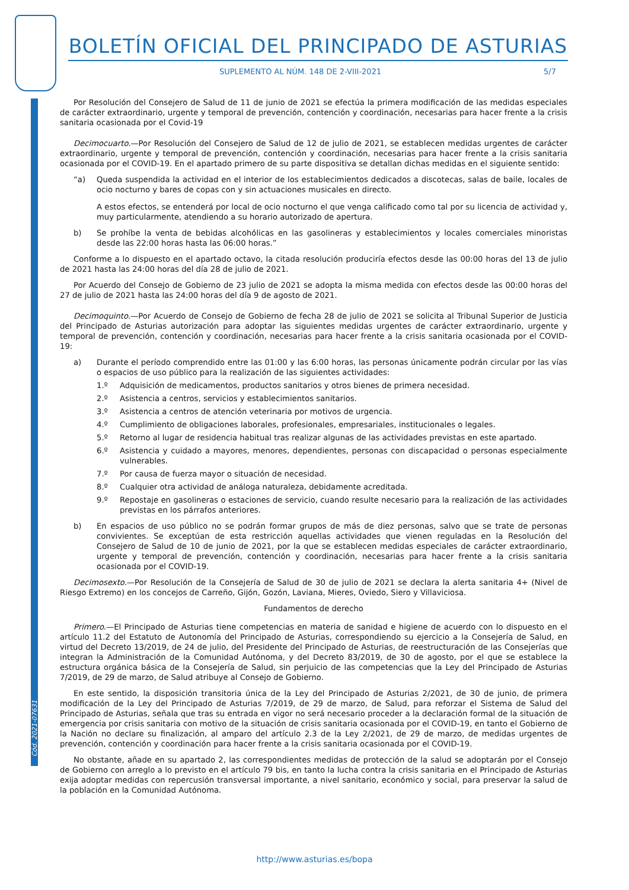Cód. 2021-07631
BOLETÍN OFICIAL DEL PRINCIPADO DE ASTURIAS
SUPLEMENTO AL NÚM. 148 DE 2-VIII-2021 5/7
Por Resolución del Consejero de Salud de 11 de junio de 2021 se efectúa la primera modificación de las medidas especiales de carácter extraordinario, urgente y temporal de prevención, contención y coordinación, necesarias para hacer frente a la crisis sanitaria ocasionada por el Covid-19
Decimocuarto.—Por Resolución del Consejero de Salud de 12 de julio de 2021, se establecen medidas urgentes de carácter extraordinario, urgente y temporal de prevención, contención y coordinación, necesarias para hacer frente a la crisis sanitaria ocasionada por el COVID-19. En el apartado primero de su parte dispositiva se detallan dichas medidas en el siguiente sentido:
“a) Queda suspendida la actividad en el interior de los establecimientos dedicados a discotecas, salas de baile, locales de ocio nocturno y bares de copas con y sin actuaciones musicales en directo.
A estos efectos, se entenderá por local de ocio nocturno el que venga calificado como tal por su licencia de actividad y, muy particularmente, atendiendo a su horario autorizado de apertura.
b) Se prohíbe la venta de bebidas alcohólicas en las gasolineras y establecimientos y locales comerciales minoristas desde las 22:00 horas hasta las 06:00 horas.”
Conforme a lo dispuesto en el apartado octavo, la citada resolución produciría efectos desde las 00:00 horas del 13 de julio de 2021 hasta las 24:00 horas del día 28 de julio de 2021.
Por Acuerdo del Consejo de Gobierno de 23 julio de 2021 se adopta la misma medida con efectos desde las 00:00 horas del 27 de julio de 2021 hasta las 24:00 horas del día 9 de agosto de 2021.
Decimoquinto.—Por Acuerdo de Consejo de Gobierno de fecha 28 de julio de 2021 se solicita al Tribunal Superior de Justicia del Principado de Asturias autorización para adoptar las siguientes medidas urgentes de carácter extraordinario, urgente y temporal de prevención, contención y coordinación, necesarias para hacer frente a la crisis sanitaria ocasionada por el COVID-19:
a) Durante el período comprendido entre las 01:00 y las 6:00 horas, las personas únicamente podrán circular por las vías o espacios de uso público para la realización de las siguientes actividades:
1.º Adquisición de medicamentos, productos sanitarios y otros bienes de primera necesidad.
2.º Asistencia a centros, servicios y establecimientos sanitarios.
3.º Asistencia a centros de atención veterinaria por motivos de urgencia.
4.º Cumplimiento de obligaciones laborales, profesionales, empresariales, institucionales o legales.
5.º Retorno al lugar de residencia habitual tras realizar algunas de las actividades previstas en este apartado.
6.º Asistencia y cuidado a mayores, menores, dependientes, personas con discapacidad o personas especialmente vulnerables.
7.º Por causa de fuerza mayor o situación de necesidad.
8.º Cualquier otra actividad de análoga naturaleza, debidamente acreditada.
9.º Repostaje en gasolineras o estaciones de servicio, cuando resulte necesario para la realización de las actividades previstas en los párrafos anteriores.
b) En espacios de uso público no se podrán formar grupos de más de diez personas, salvo que se trate de personas convivientes. Se exceptúan de esta restricción aquellas actividades que vienen reguladas en la Resolución del Consejero de Salud de 10 de junio de 2021, por la que se establecen medidas especiales de carácter extraordinario, urgente y temporal de prevención, contención y coordinación, necesarias para hacer frente a la crisis sanitaria ocasionada por el COVID-19.
Decimosexto.—Por Resolución de la Consejería de Salud de 30 de julio de 2021 se declara la alerta sanitaria 4+ (Nivel de Riesgo Extremo) en los concejos de Carreño, Gijón, Gozón, Laviana, Mieres, Oviedo, Siero y Villaviciosa.
Fundamentos de derecho
Primero.—El Principado de Asturias tiene competencias en materia de sanidad e higiene de acuerdo con lo dispuesto en el artículo 11.2 del Estatuto de Autonomía del Principado de Asturias, correspondiendo su ejercicio a la Consejería de Salud, en virtud del Decreto 13/2019, de 24 de julio, del Presidente del Principado de Asturias, de reestructuración de las Consejerías que integran la Administración de la Comunidad Autónoma, y del Decreto 83/2019, de 30 de agosto, por el que se establece la estructura orgánica básica de la Consejería de Salud, sin perjuicio de las competencias que la Ley del Principado de Asturias 7/2019, de 29 de marzo, de Salud atribuye al Consejo de Gobierno.
En este sentido, la disposición transitoria única de la Ley del Principado de Asturias 2/2021, de 30 de junio, de primera modificación de la Ley del Principado de Asturias 7/2019, de 29 de marzo, de Salud, para reforzar el Sistema de Salud del Principado de Asturias, señala que tras su entrada en vigor no será necesario proceder a la declaración formal de la situación de emergencia por crisis sanitaria con motivo de la situación de crisis sanitaria ocasionada por el COVID-19, en tanto el Gobierno de la Nación no declare su finalización, al amparo del artículo 2.3 de la Ley 2/2021, de 29 de marzo, de medidas urgentes de prevención, contención y coordinación para hacer frente a la crisis sanitaria ocasionada por el COVID-19.
No obstante, añade en su apartado 2, las correspondientes medidas de protección de la salud se adoptarán por el Consejo de Gobierno con arreglo a lo previsto en el artículo 79 bis, en tanto la lucha contra la crisis sanitaria en el Principado de Asturias exija adoptar medidas con repercusión transversal importante, a nivel sanitario, económico y social, para preservar la salud de la población en la Comunidad Autónoma.
http://www.asturias.es/bopa